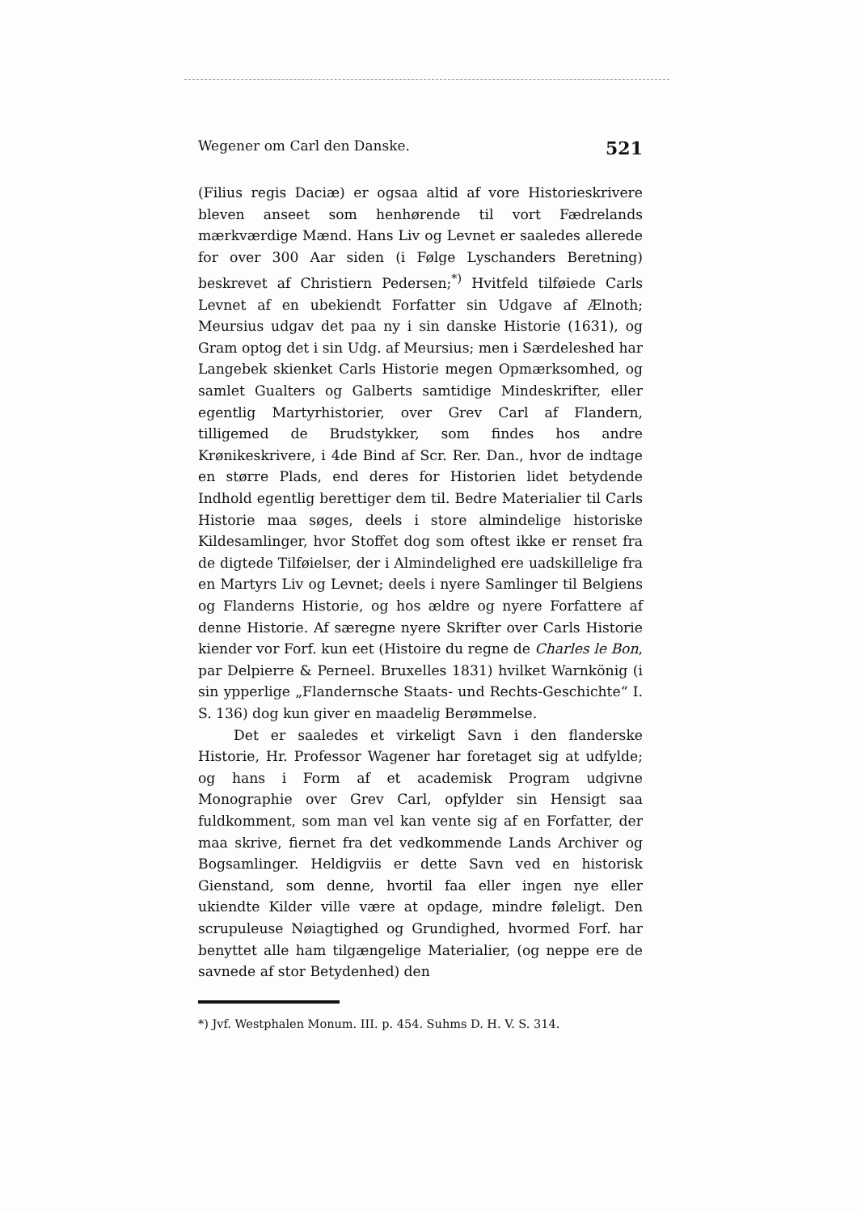Wegener om Carl den Danske. 521
(Filius regis Daciæ) er ogsaa altid af vore Historieskrivere bleven anseet som henhørende til vort Fædrelands mærkværdige Mænd. Hans Liv og Levnet er saaledes allerede for over 300 Aar siden (i Følge Lyschanders Beretning) beskrevet af Christiern Pedersen;<sup>*)</sup> Hvitfeld tilføiede Carls Levnet af en ubekiendt Forfatter sin Udgave af Ælnoth; Meursius udgav det paa ny i sin danske Historie (1631), og Gram optog det i sin Udg. af Meursius; men i Særdeleshed har Langebek skienket Carls Historie megen Opmærksomhed, og samlet Gualters og Galberts samtidige Mindeskrifter, eller egentlig Martyrhistorier, over Grev Carl af Flandern, tilligemed de Brudstykker, som findes hos andre Krønikeskrivere, i 4de Bind af Scr. Rer. Dan., hvor de indtage en større Plads, end deres for Historien lidet betydende Indhold egentlig berettiger dem til. Bedre Materialier til Carls Historie maa søges, deels i store almindelige historiske Kildesamlinger, hvor Stoffet dog som oftest ikke er renset fra de digtede Tilføielser, der i Almindelighed ere uadskillelige fra en Martyrs Liv og Levnet; deels i nyere Samlinger til Belgiens og Flanderns Historie, og hos ældre og nyere Forfattere af denne Historie. Af særegne nyere Skrifter over Carls Historie kiender vor Forf. kun eet (Histoire du regne de Charles le Bon, par Delpierre & Perneel. Bruxelles 1831) hvilket Warnkönig (i sin ypperlige „Flandernsche Staats- und Rechts-Geschichte“ I. S. 136) dog kun giver en maadelig Berømmelse.
Det er saaledes et virkeligt Savn i den flanderske Historie, Hr. Professor Wagener har foretaget sig at udfylde; og hans i Form af et academisk Program udgivne Monographie over Grev Carl, opfylder sin Hensigt saa fuldkomment, som man vel kan vente sig af en Forfatter, der maa skrive, fiernet fra det vedkommende Lands Archiver og Bogsamlinger. Heldigviis er dette Savn ved en historisk Gienstand, som denne, hvortil faa eller ingen nye eller ukiendte Kilder ville være at opdage, mindre føleligt. Den scrupuleuse Nøiagtighed og Grundighed, hvormed Forf. har benyttet alle ham tilgængelige Materialier, (og neppe ere de savnede af stor Betydenhed) den
*) Jvf. Westphalen Monum. III. p. 454. Suhms D. H. V. S. 314.